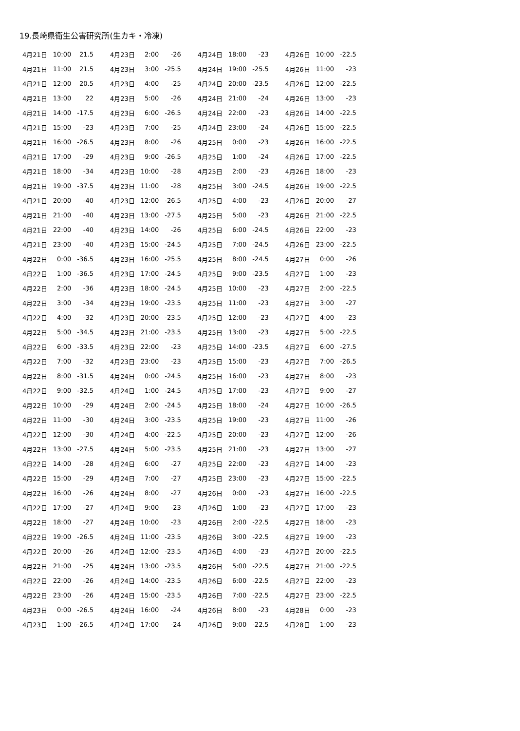19.長崎県衛生公害研究所(生カキ・冷凍)
| 4月21日 | 10:00 | 21.5 |
| 4月21日 | 11:00 | 21.5 |
| 4月21日 | 12:00 | 20.5 |
| 4月21日 | 13:00 | 22 |
| 4月21日 | 14:00 | -17.5 |
| 4月21日 | 15:00 | -23 |
| 4月21日 | 16:00 | -26.5 |
| 4月21日 | 17:00 | -29 |
| 4月21日 | 18:00 | -34 |
| 4月21日 | 19:00 | -37.5 |
| 4月21日 | 20:00 | -40 |
| 4月21日 | 21:00 | -40 |
| 4月21日 | 22:00 | -40 |
| 4月21日 | 23:00 | -40 |
| 4月22日 | 0:00 | -36.5 |
| 4月22日 | 1:00 | -36.5 |
| 4月22日 | 2:00 | -36 |
| 4月22日 | 3:00 | -34 |
| 4月22日 | 4:00 | -32 |
| 4月22日 | 5:00 | -34.5 |
| 4月22日 | 6:00 | -33.5 |
| 4月22日 | 7:00 | -32 |
| 4月22日 | 8:00 | -31.5 |
| 4月22日 | 9:00 | -32.5 |
| 4月22日 | 10:00 | -29 |
| 4月22日 | 11:00 | -30 |
| 4月22日 | 12:00 | -30 |
| 4月22日 | 13:00 | -27.5 |
| 4月22日 | 14:00 | -28 |
| 4月22日 | 15:00 | -29 |
| 4月22日 | 16:00 | -26 |
| 4月22日 | 17:00 | -27 |
| 4月22日 | 18:00 | -27 |
| 4月22日 | 19:00 | -26.5 |
| 4月22日 | 20:00 | -26 |
| 4月22日 | 21:00 | -25 |
| 4月22日 | 22:00 | -26 |
| 4月22日 | 23:00 | -26 |
| 4月23日 | 0:00 | -26.5 |
| 4月23日 | 1:00 | -26.5 |
| 4月23日 | 2:00 | -26 |
| 4月23日 | 3:00 | -25.5 |
| 4月23日 | 4:00 | -25 |
| 4月23日 | 5:00 | -26 |
| 4月23日 | 6:00 | -26.5 |
| 4月23日 | 7:00 | -25 |
| 4月23日 | 8:00 | -26 |
| 4月23日 | 9:00 | -26.5 |
| 4月23日 | 10:00 | -28 |
| 4月23日 | 11:00 | -28 |
| 4月23日 | 12:00 | -26.5 |
| 4月23日 | 13:00 | -27.5 |
| 4月23日 | 14:00 | -26 |
| 4月23日 | 15:00 | -24.5 |
| 4月23日 | 16:00 | -25.5 |
| 4月23日 | 17:00 | -24.5 |
| 4月23日 | 18:00 | -24.5 |
| 4月23日 | 19:00 | -23.5 |
| 4月23日 | 20:00 | -23.5 |
| 4月23日 | 21:00 | -23.5 |
| 4月23日 | 22:00 | -23 |
| 4月23日 | 23:00 | -23 |
| 4月24日 | 0:00 | -24.5 |
| 4月24日 | 1:00 | -24.5 |
| 4月24日 | 2:00 | -24.5 |
| 4月24日 | 3:00 | -23.5 |
| 4月24日 | 4:00 | -22.5 |
| 4月24日 | 5:00 | -23.5 |
| 4月24日 | 6:00 | -27 |
| 4月24日 | 7:00 | -27 |
| 4月24日 | 8:00 | -27 |
| 4月24日 | 9:00 | -23 |
| 4月24日 | 10:00 | -23 |
| 4月24日 | 11:00 | -23.5 |
| 4月24日 | 12:00 | -23.5 |
| 4月24日 | 13:00 | -23.5 |
| 4月24日 | 14:00 | -23.5 |
| 4月24日 | 15:00 | -23.5 |
| 4月24日 | 16:00 | -24 |
| 4月24日 | 17:00 | -24 |
| 4月24日 | 18:00 | -23 |
| 4月24日 | 19:00 | -25.5 |
| 4月24日 | 20:00 | -23.5 |
| 4月24日 | 21:00 | -24 |
| 4月24日 | 22:00 | -23 |
| 4月24日 | 23:00 | -24 |
| 4月25日 | 0:00 | -23 |
| 4月25日 | 1:00 | -24 |
| 4月25日 | 2:00 | -23 |
| 4月25日 | 3:00 | -24.5 |
| 4月25日 | 4:00 | -23 |
| 4月25日 | 5:00 | -23 |
| 4月25日 | 6:00 | -24.5 |
| 4月25日 | 7:00 | -24.5 |
| 4月25日 | 8:00 | -24.5 |
| 4月25日 | 9:00 | -23.5 |
| 4月25日 | 10:00 | -23 |
| 4月25日 | 11:00 | -23 |
| 4月25日 | 12:00 | -23 |
| 4月25日 | 13:00 | -23 |
| 4月25日 | 14:00 | -23.5 |
| 4月25日 | 15:00 | -23 |
| 4月25日 | 16:00 | -23 |
| 4月25日 | 17:00 | -23 |
| 4月25日 | 18:00 | -24 |
| 4月25日 | 19:00 | -23 |
| 4月25日 | 20:00 | -23 |
| 4月25日 | 21:00 | -23 |
| 4月25日 | 22:00 | -23 |
| 4月25日 | 23:00 | -23 |
| 4月26日 | 0:00 | -23 |
| 4月26日 | 1:00 | -23 |
| 4月26日 | 2:00 | -22.5 |
| 4月26日 | 3:00 | -22.5 |
| 4月26日 | 4:00 | -23 |
| 4月26日 | 5:00 | -22.5 |
| 4月26日 | 6:00 | -22.5 |
| 4月26日 | 7:00 | -22.5 |
| 4月26日 | 8:00 | -23 |
| 4月26日 | 9:00 | -22.5 |
| 4月26日 | 10:00 | -22.5 |
| 4月26日 | 11:00 | -23 |
| 4月26日 | 12:00 | -22.5 |
| 4月26日 | 13:00 | -23 |
| 4月26日 | 14:00 | -22.5 |
| 4月26日 | 15:00 | -22.5 |
| 4月26日 | 16:00 | -22.5 |
| 4月26日 | 17:00 | -22.5 |
| 4月26日 | 18:00 | -23 |
| 4月26日 | 19:00 | -22.5 |
| 4月26日 | 20:00 | -27 |
| 4月26日 | 21:00 | -22.5 |
| 4月26日 | 22:00 | -23 |
| 4月26日 | 23:00 | -22.5 |
| 4月27日 | 0:00 | -26 |
| 4月27日 | 1:00 | -23 |
| 4月27日 | 2:00 | -22.5 |
| 4月27日 | 3:00 | -27 |
| 4月27日 | 4:00 | -23 |
| 4月27日 | 5:00 | -22.5 |
| 4月27日 | 6:00 | -27.5 |
| 4月27日 | 7:00 | -26.5 |
| 4月27日 | 8:00 | -23 |
| 4月27日 | 9:00 | -27 |
| 4月27日 | 10:00 | -26.5 |
| 4月27日 | 11:00 | -26 |
| 4月27日 | 12:00 | -26 |
| 4月27日 | 13:00 | -27 |
| 4月27日 | 14:00 | -23 |
| 4月27日 | 15:00 | -22.5 |
| 4月27日 | 16:00 | -22.5 |
| 4月27日 | 17:00 | -23 |
| 4月27日 | 18:00 | -23 |
| 4月27日 | 19:00 | -23 |
| 4月27日 | 20:00 | -22.5 |
| 4月27日 | 21:00 | -22.5 |
| 4月27日 | 22:00 | -23 |
| 4月27日 | 23:00 | -22.5 |
| 4月28日 | 0:00 | -23 |
| 4月28日 | 1:00 | -23 |